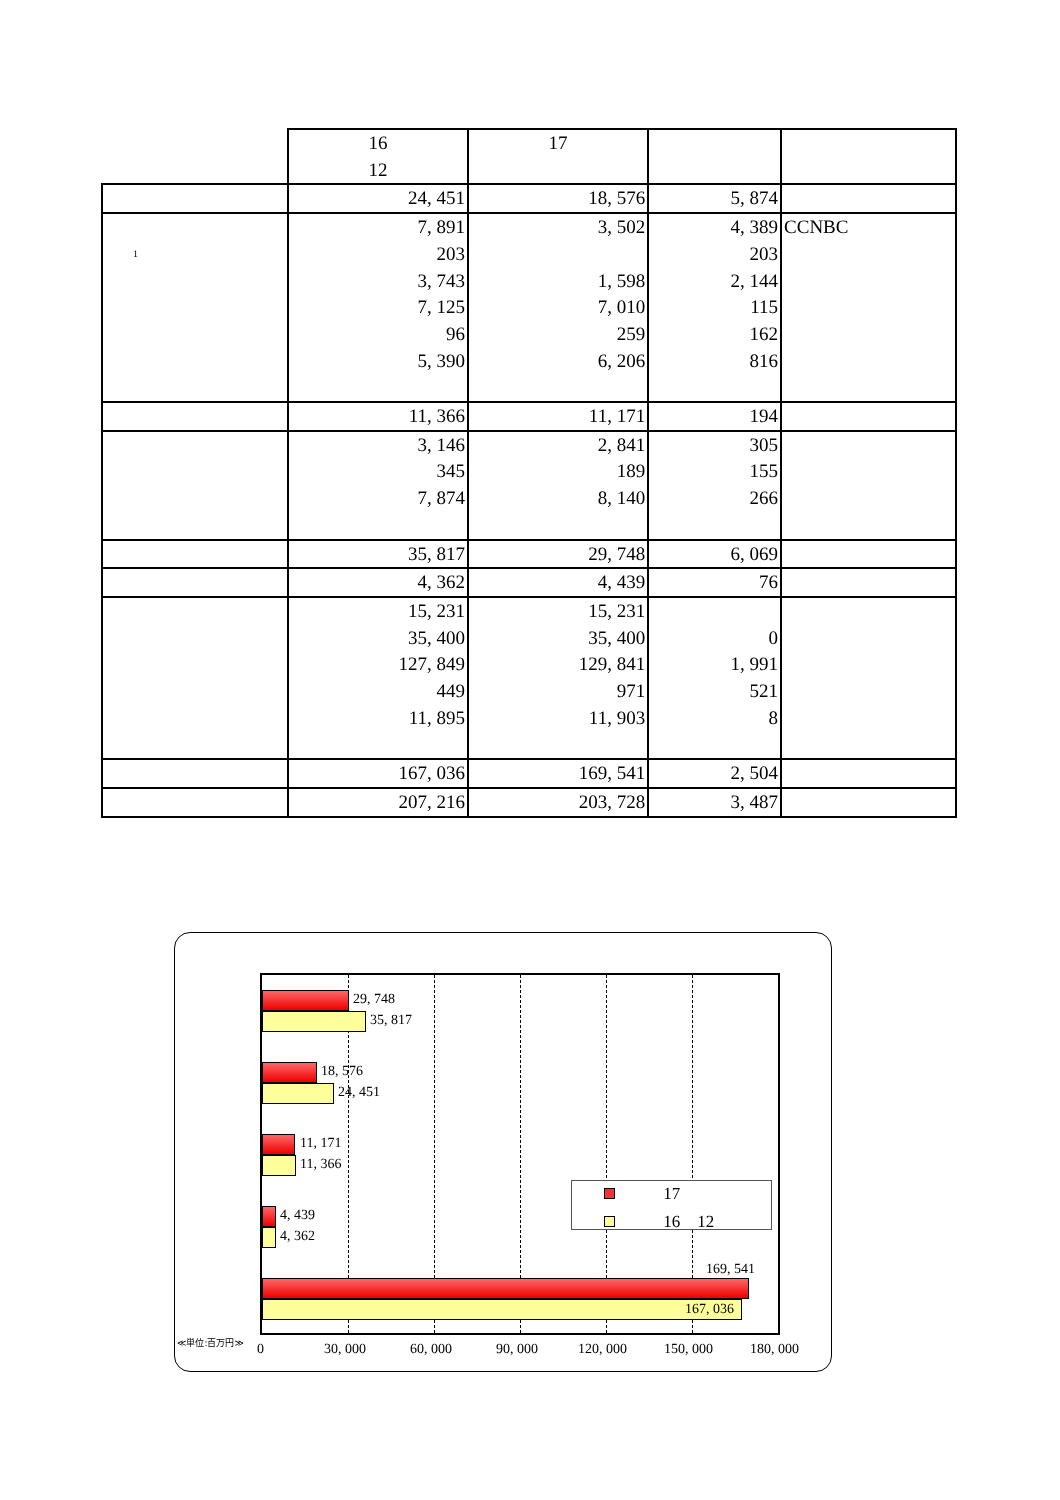| | 16 12 | 17 | | |
| | 24, 451 | 18, 576 | 5, 874 | |
| <sup>1</sup> | 7, 891 203 3, 743 7, 125 96 5, 390 | 3, 502 1, 598 7, 010 259 6, 206 | 4, 389 203 2, 144 115 162 816 | CCNBC |
| | 11, 366 | 11, 171 | 194 | |
| | 3, 146 345 7, 874 | 2, 841 189 8, 140 | 305 155 266 | |
| | 35, 817 | 29, 748 | 6, 069 | |
| | 4, 362 | 4, 439 | 76 | |
| | 15, 231 35, 400 127, 849 449 11, 895 | 15, 231 35, 400 129, 841 971 11, 903 | 0 1, 991 521 8 | |
| | 167, 036 | 169, 541 | 2, 504 | |
| | 207, 216 | 203, 728 | 3, 487 | |
29, 748
35, 817
18, 576
24, 451
11, 171
11, 366
4, 439
4, 362
169, 541
167, 036
17
16　12
≪単位:百万円≫ 0 30, 000 60, 000 90, 000 120, 000 150, 000 180, 000